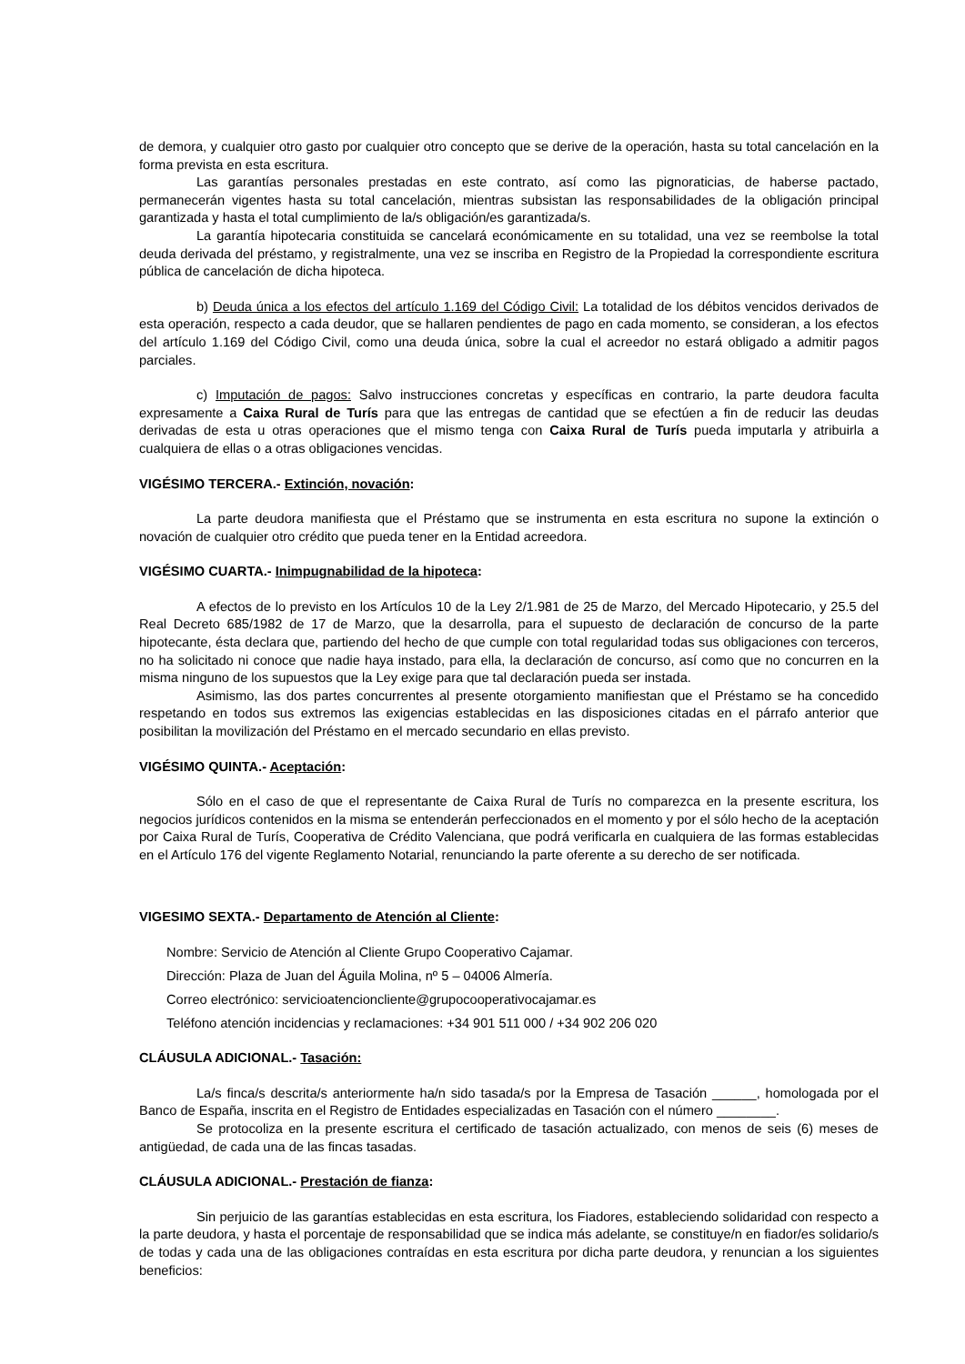de demora, y cualquier otro gasto por cualquier otro concepto que se derive de la operación, hasta su total cancelación en la forma prevista en esta escritura.
Las garantías personales prestadas en este contrato, así como las pignoraticias, de haberse pactado, permanecerán vigentes hasta su total cancelación, mientras subsistan las responsabilidades de la obligación principal garantizada y hasta el total cumplimiento de la/s obligación/es garantizada/s.
La garantía hipotecaria constituida se cancelará económicamente en su totalidad, una vez se reembolse la total deuda derivada del préstamo, y registralmente, una vez se inscriba en Registro de la Propiedad la correspondiente escritura pública de cancelación de dicha hipoteca.
b) Deuda única a los efectos del artículo 1.169 del Código Civil: La totalidad de los débitos vencidos derivados de esta operación, respecto a cada deudor, que se hallaren pendientes de pago en cada momento, se consideran, a los efectos del artículo 1.169 del Código Civil, como una deuda única, sobre la cual el acreedor no estará obligado a admitir pagos parciales.
c) Imputación de pagos: Salvo instrucciones concretas y específicas en contrario, la parte deudora faculta expresamente a Caixa Rural de Turís para que las entregas de cantidad que se efectúen a fin de reducir las deudas derivadas de esta u otras operaciones que el mismo tenga con Caixa Rural de Turís pueda imputarla y atribuirla a cualquiera de ellas o a otras obligaciones vencidas.
VIGÉSIMO TERCERA.- Extinción, novación:
La parte deudora manifiesta que el Préstamo que se instrumenta en esta escritura no supone la extinción o novación de cualquier otro crédito que pueda tener en la Entidad acreedora.
VIGÉSIMO CUARTA.- Inimpugnabilidad de la hipoteca:
A efectos de lo previsto en los Artículos 10 de la Ley 2/1.981 de 25 de Marzo, del Mercado Hipotecario, y 25.5 del Real Decreto 685/1982 de 17 de Marzo, que la desarrolla, para el supuesto de declaración de concurso de la parte hipotecante, ésta declara que, partiendo del hecho de que cumple con total regularidad todas sus obligaciones con terceros, no ha solicitado ni conoce que nadie haya instado, para ella, la declaración de concurso, así como que no concurren en la misma ninguno de los supuestos que la Ley exige para que tal declaración pueda ser instada.
Asimismo, las dos partes concurrentes al presente otorgamiento manifiestan que el Préstamo se ha concedido respetando en todos sus extremos las exigencias establecidas en las disposiciones citadas en el párrafo anterior que posibilitan la movilización del Préstamo en el mercado secundario en ellas previsto.
VIGÉSIMO QUINTA.- Aceptación:
Sólo en el caso de que el representante de Caixa Rural de Turís no comparezca en la presente escritura, los negocios jurídicos contenidos en la misma se entenderán perfeccionados en el momento y por el sólo hecho de la aceptación por Caixa Rural de Turís, Cooperativa de Crédito Valenciana, que podrá verificarla en cualquiera de las formas establecidas en el Artículo 176 del vigente Reglamento Notarial, renunciando la parte oferente a su derecho de ser notificada.
VIGESIMO SEXTA.- Departamento de Atención al Cliente:
Nombre: Servicio de Atención al Cliente Grupo Cooperativo Cajamar.
Dirección: Plaza de Juan del Águila Molina, nº 5 – 04006 Almería.
Correo electrónico: servicioatencioncliente@grupocooperativocajamar.es
Teléfono atención incidencias y reclamaciones: +34 901 511 000 / +34 902 206 020
CLÁUSULA ADICIONAL.- Tasación:
La/s finca/s descrita/s anteriormente ha/n sido tasada/s por la Empresa de Tasación ______, homologada por el Banco de España, inscrita en el Registro de Entidades especializadas en Tasación con el número ________.
Se protocoliza en la presente escritura el certificado de tasación actualizado, con menos de seis (6) meses de antigüedad, de cada una de las fincas tasadas.
CLÁUSULA ADICIONAL.- Prestación de fianza:
Sin perjuicio de las garantías establecidas en esta escritura, los Fiadores, estableciendo solidaridad con respecto a la parte deudora, y hasta el porcentaje de responsabilidad que se indica más adelante, se constituye/n en fiador/es solidario/s de todas y cada una de las obligaciones contraídas en esta escritura por dicha parte deudora, y renuncian a los siguientes beneficios: